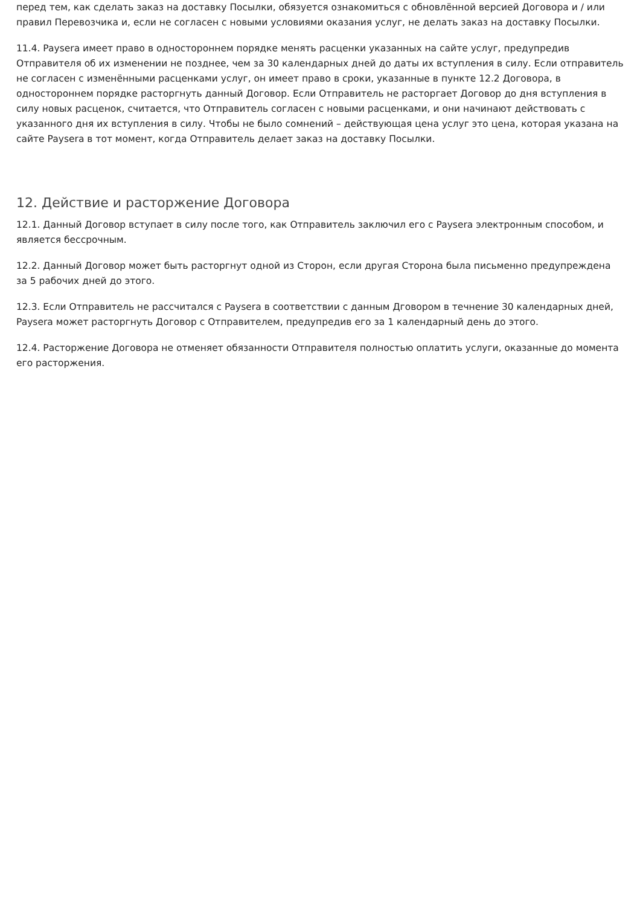перед тем, как сделать заказ на доставку Посылки, обязуется ознакомиться с обновлённой версией Договора и / или правил Перевозчика и, если не согласен с новыми условиями оказания услуг, не делать заказ на доставку Посылки.
11.4. Paysera имеет право в одностороннем порядке менять расценки указанных на сайте услуг, предупредив Отправителя об их изменении не позднее, чем за 30 календарных дней до даты их вступления в силу. Если отправитель не согласен с изменёнными расценками услуг, он имеет право в сроки, указанные в пункте 12.2 Договора, в одностороннем порядке расторгнуть данный Договор. Если Отправитель не расторгает Договор до дня вступления в силу новых расценок, считается, что Отправитель согласен с новыми расценками, и они начинают действовать с указанного дня их вступления в силу. Чтобы не было сомнений – действующая цена услуг это цена, которая указана на сайте Paysera в тот момент, когда Отправитель делает заказ на доставку Посылки.
12. Действие и расторжение Договора
12.1. Данный Договор вступает в силу после того, как Отправитель заключил его с Paysera электронным способом, и является бессрочным.
12.2. Данный Договор может быть расторгнут одной из Сторон, если другая Сторона была письменно предупреждена за 5 рабочих дней до этого.
12.3. Если Отправитель не рассчитался с Paysera в соответствии с данным Дговором в течнение 30 календарных дней, Paysera может расторгнуть Договор с Отправителем, предупредив его за 1 календарный день до этого.
12.4. Расторжение Договора не отменяет обязанности Отправителя полностью оплатить услуги, оказанные до момента его расторжения.